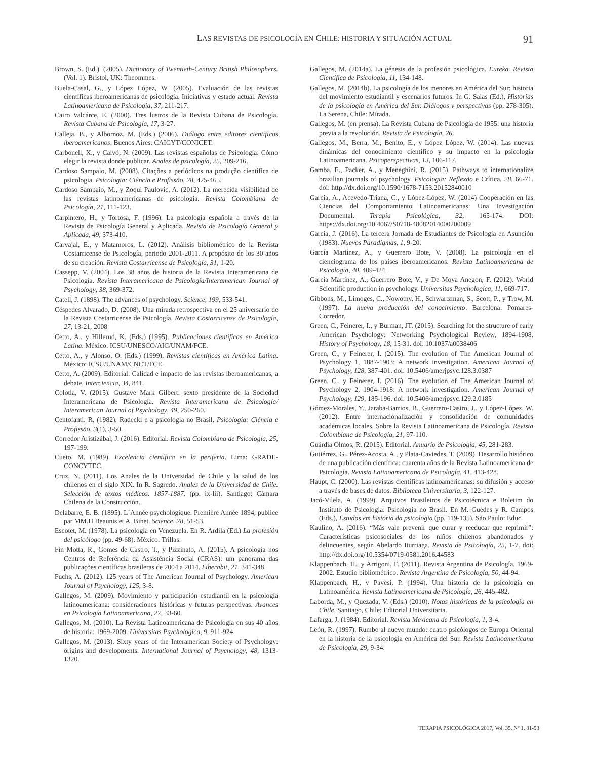LAS REVISTAS DE PSICOLOGÍA EN CHILE: HISTORIA Y SITUACIÓN ACTUAL 91
Brown, S. (Ed.). (2005). Dictionary of Twentieth-Century British Philosophers. (Vol. 1). Bristol, UK: Theommes.
Buela-Casal, G., y López López, W. (2005). Evaluación de las revistas científicas iberoamericanas de psicología. Iniciativas y estado actual. Revista Latinoamericana de Psicología, 37, 211-217.
Cairo Valcárce, E. (2000). Tres lustros de la Revista Cubana de Psicología. Revista Cubana de Psicología, 17, 3-27.
Calleja, B., y Albornoz, M. (Eds.) (2006). Diálogo entre editores científicos iberoamericanos. Buenos Aires: CAICYT/CONICET.
Carbonell, X., y Calvó, N. (2009). Las revistas españolas de Psicología: Cómo elegir la revista donde publicar. Anales de psicología, 25, 209-216.
Cardoso Sampaio, M. (2008). Citações a periódicos na produção científica de psicologia. Psicologia: Ciência e Profissão, 28, 425-465.
Cardoso Sampaio, M., y Zoqui Paulovic, A. (2012). La merecida visibilidad de las revistas latinoamericanas de psicología. Revista Colombiana de Psicología, 21, 111-123.
Carpintero, H., y Tortosa, F. (1996). La psicología española a través de la Revista de Psicología General y Aplicada. Revista de Psicología General y Aplicada, 49, 373-410.
Carvajal, E., y Matamoros, L. (2012). Análisis bibliométrico de la Revista Costarricense de Psicología, periodo 2001-2011. A propósito de los 30 años de su creación. Revista Costarricense de Psicología, 31, 1-20.
Cassepp, V. (2004). Los 38 años de historia de la Revista Interamericana de Psicología. Revista Interamericana de Psicología/Interamerican Journal of Psychology, 38, 369-372.
Catell, J. (1898). The advances of psychology. Science, 199, 533-541.
Céspedes Alvarado, D. (2008). Una mirada retrospectiva en el 25 aniversario de la Revista Costarricense de Psicología. Revista Costarricense de Psicología, 27, 13-21, 2008
Cetto, A., y Hillerud, K. (Eds.) (1995). Publicaciones científicas en América Latina. México: ICSU/UNESCO/AIC/UNAM/FCE.
Cetto, A., y Alonso, O. (Eds.) (1999). Revistas científicas en América Latina. México: ICSU/UNAM/CNCT/FCE.
Cetto, A. (2009). Editorial: Calidad e impacto de las revistas iberoamericanas, a debate. Interciencia, 34, 841.
Colotla, V. (2015). Gustave Mark Gilbert: sexto presidente de la Sociedad Interamericana de Psicología. Revista Interamericana de Psicología/ Interamerican Journal of Psychology, 49, 250-260.
Centofanti, R. (1982). Radecki e a psicologia no Brasil. Psicologia: Ciência e Profissão, 3(1), 3-50.
Corredor Aristizábal, J. (2016). Editorial. Revista Colombiana de Psicología, 25, 197-199.
Cueto, M. (1989). Excelencia científica en la periferia. Lima: GRADE-CONCYTEC.
Cruz, N. (2011). Los Anales de la Universidad de Chile y la salud de los chilenos en el siglo XIX. In R. Sagredo. Anales de la Universidad de Chile. Selección de textos médicos. 1857-1887. (pp. ix-lii). Santiago: Cámara Chilena de la Construcción.
Delabarre, E. B. (1895). L´Année psychologique. Première Année 1894, publiee par MM.H Beaunis et A. Binet. Science, 28, 51-53.
Escotet, M. (1978). La psicología en Venezuela. En R. Ardila (Ed.) La profesión del psicólogo (pp. 49-68). México: Trillas.
Fin Motta, R., Gomes de Castro, T., y Pizzinato, A. (2015). A psicologia nos Centros de Referência da Assistência Social (CRAS): um panorama das publicações científicas brasileras de 2004 a 2014. Liberabit, 21, 341-348.
Fuchs, A. (2012). 125 years of The American Journal of Psychology. American Journal of Psychology, 125, 3-8.
Gallegos, M. (2009). Movimiento y participación estudiantil en la psicología latinoamericana: consideraciones históricas y futuras perspectivas. Avances en Psicología Latinoamericana, 27, 33-60.
Gallegos, M. (2010). La Revista Latinoamericana de Psicología en sus 40 años de historia: 1969-2009. Universitas Psychologica, 9, 911-924.
Gallegos, M. (2013). Sixty years of the Interamerican Society of Psychology: origins and developments. International Journal of Psychology, 48, 1313-1320.
Gallegos, M. (2014a). La génesis de la profesión psicológica. Eureka. Revista Científica de Psicología, 11, 134-148.
Gallegos, M. (2014b). La psicología de los menores en América del Sur: historia del movimiento estudiantil y escenarios futuros. In G. Salas (Ed.), Historias de la psicología en América del Sur. Diálogos y perspectivas (pp. 278-305). La Serena, Chile: Mirada.
Gallegos, M. (en prensa). La Revista Cubana de Psicología de 1955: una historia previa a la revolución. Revista de Psicología, 26.
Gallegos, M., Berra, M., Benito, E., y López López, W. (2014). Las nuevas dinámicas del conocimiento científico y su impacto en la psicología Latinoamericana. Psicoperspectivas, 13, 106-117.
Gamba, E., Packer, A., y Meneghini, R. (2015). Pathways to internationalize brazilian journals of psychology. Psicologia: Reflexão e Crítica, 28, 66-71. doi: http://dx.doi.org/10.1590/1678-7153.20152840010
Garcia, A., Acevedo-Triana, C., y López-López, W. (2014) Cooperación en las Ciencias del Comportamiento Latinoamericanas: Una Investigación Documental. Terapia Psicológica, 32, 165-174. DOI: https://dx.doi.org/10.4067/S0718-48082014000200009
García, J. (2016). La tercera Jornada de Estudiantes de Psicología en Asunción (1983). Nuevos Paradigmas, 1, 9-20.
García Martínez, A., y Guerrero Bote, V. (2008). La psicología en el cienciograma de los países iberoamericanos. Revista Latinoamericana de Psicología, 40, 409-424.
García Martínez, A., Guerrero Bote, V., y De Moya Anegon, F. (2012). World Scientific production in psychology. Universitas Psychologica, 11, 669-717.
Gibbons, M., Limoges, C., Nowotny, H., Schwartzman, S., Scott, P., y Trow, M. (1997). La nueva producción del conocimiento. Barcelona: Pomares-Corredor.
Green, C., Feinerer, I., y Burman, JT. (2015). Searching fot the structure of early American Psychology: Networking Psychological Review, 1894-1908. History of Psychology, 18, 15-31. doi: 10.1037/a0038406
Green, C., y Feinerer, I. (2015). The evolution of The American Journal of Psychology 1, 1887-1903: A network investigation. American Journal of Psychology, 128, 387-401. doi: 10.5406/amerjpsyc.128.3.0387
Green, C., y Feinerer, I. (2016). The evolution of The American Journal of Psychology 2, 1904-1918: A network investigation. American Journal of Psychology, 129, 185-196. doi: 10.5406/amerjpsyc.129.2.0185
Gómez-Morales, Y., Jaraba-Barrios, B., Guerrero-Castro, J., y López-López, W. (2012). Entre internacionalización y consolidación de comunidades académicas locales. Sobre la Revista Latinoamericana de Psicología. Revista Colombiana de Psicología, 21, 97-110.
Guárdia Olmos, R. (2015). Editorial. Anuario de Psicología, 45, 281-283.
Gutiérrez, G., Pérez-Acosta, A., y Plata-Caviedes, T. (2009). Desarrollo histórico de una publicación científica: cuarenta años de la Revista Latinoamericana de Psicología. Revista Latinoamericana de Psicología, 41, 413-428.
Haupt, C. (2000). Las revistas científicas latinoamericanas: su difusión y acceso a través de bases de datos. Biblioteca Universitaria, 3, 122-127.
Jacó-Vilela, A. (1999). Arquivos Brasileiros de Psicotécnica e Boletim do Instituto de Psicologia: Psicologia no Brasil. En M. Guedes y R. Campos (Eds.), Estudos em história da psicologia (pp. 119-135). São Paulo: Educ.
Kaulino, A. (2016). “Más vale prevenir que curar y reeducar que reprimir”: Características psicosociales de los niños chilenos abandonados y delincuentes, según Abelardo Iturriaga. Revista de Psicología, 25, 1-7. doi: http://dx.doi.org/10.5354/0719-0581.2016.44583
Klappenbach, H., y Arrigoni, F. (2011). Revista Argentina de Psicología. 1969-2002. Estudio bibliométrico. Revista Argentina de Psicología, 50, 44-94.
Klappenbach, H., y Pavesi, P. (1994). Una historia de la psicología en Latinoamérica. Revista Latinoamericana de Psicología, 26, 445-482.
Laborda, M., y Quezada, V. (Eds.) (2010). Notas históricas de la psicología en Chile. Santiago, Chile: Editorial Universitaria.
Lafarga, J. (1984). Editorial. Revista Mexicana de Psicología, 1, 3-4.
León, R. (1997). Rumbo al nuevo mundo: cuatro psicólogos de Europa Oriental en la historia de la psicología en América del Sur. Revista Latinoamericana de Psicología, 29, 9-34.
TERAPIA PSICOLÓGICA 2017, Vol. 35, Nº 1, 81-93